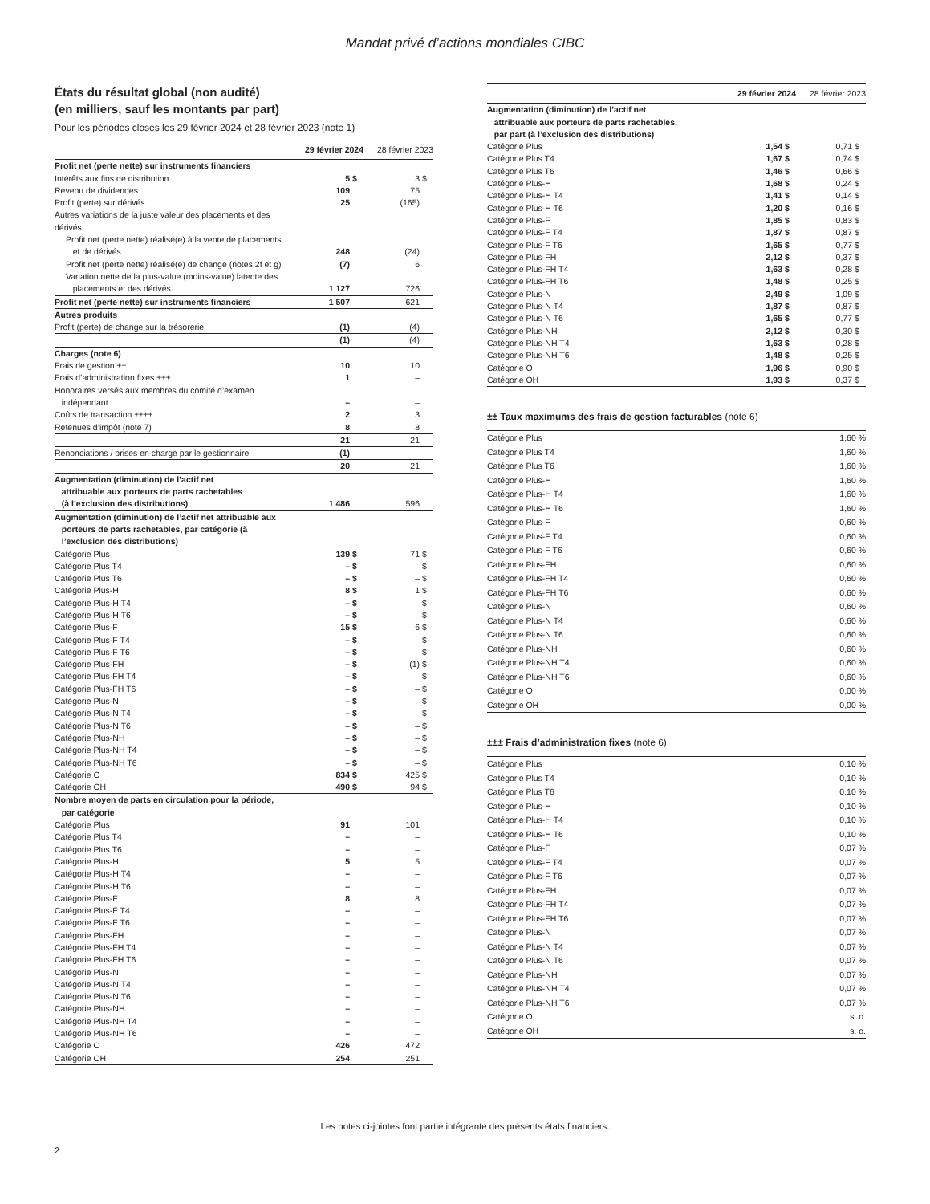Mandat privé d’actions mondiales CIBC
États du résultat global (non audité)
(en milliers, sauf les montants par part)
Pour les périodes closes les 29 février 2024 et 28 février 2023 (note 1)
| | 29 février 2024 | | 28 février 2023 | |
| --- | --- | --- | --- | --- |
| Profit net (perte nette) sur instruments financiers | | | | |
| Intérêts aux fins de distribution | 5 | $ | 3 | $ |
| Revenu de dividendes | 109 | | 75 | |
| Profit (perte) sur dérivés | 25 | | (165) | |
| Autres variations de la juste valeur des placements et des dérivés | | | | |
| Profit net (perte nette) réalisé(e) à la vente de placements et de dérivés | 248 | | (24) | |
| Profit net (perte nette) réalisé(e) de change (notes 2f et g) | (7) | | 6 | |
| Variation nette de la plus-value (moins-value) latente des placements et des dérivés | 1 127 | | 726 | |
| Profit net (perte nette) sur instruments financiers | 1 507 | | 621 | |
| Autres produits | | | | |
| Profit (perte) de change sur la trésorerie | (1) | | (4) | |
| | (1) | | (4) | |
| Charges (note 6) | | | | |
| Frais de gestion ±± | 10 | | 10 | |
| Frais d’administration fixes ±±± | 1 | | – | |
| Honoraires versés aux membres du comité d’examen indépendant | – | | – | |
| Coûts de transaction ±±±± | 2 | | 3 | |
| Retenues d’impôt (note 7) | 8 | | 8 | |
| | 21 | | 21 | |
| Renonciations / prises en charge par le gestionnaire | (1) | | – | |
| | 20 | | 21 | |
| Augmentation (diminution) de l’actif net attribuable aux porteurs de parts rachetables (à l’exclusion des distributions) | 1 486 | | 596 | |
| Augmentation (diminution) de l’actif net attribuable aux porteurs de parts rachetables, par catégorie (à l’exclusion des distributions) | | | | |
| Catégorie Plus | 139 | $ | 71 | $ |
| Catégorie Plus T4 | – | $ | – | $ |
| Catégorie Plus T6 | – | $ | – | $ |
| Catégorie Plus-H | 8 | $ | 1 | $ |
| Catégorie Plus-H T4 | – | $ | – | $ |
| Catégorie Plus-H T6 | – | $ | – | $ |
| Catégorie Plus-F | 15 | $ | 6 | $ |
| Catégorie Plus-F T4 | – | $ | – | $ |
| Catégorie Plus-F T6 | – | $ | – | $ |
| Catégorie Plus-FH | – | $ | (1) | $ |
| Catégorie Plus-FH T4 | – | $ | – | $ |
| Catégorie Plus-FH T6 | – | $ | – | $ |
| Catégorie Plus-N | – | $ | – | $ |
| Catégorie Plus-N T4 | – | $ | – | $ |
| Catégorie Plus-N T6 | – | $ | – | $ |
| Catégorie Plus-NH | – | $ | – | $ |
| Catégorie Plus-NH T4 | – | $ | – | $ |
| Catégorie Plus-NH T6 | – | $ | – | $ |
| Catégorie O | 834 | $ | 425 | $ |
| Catégorie OH | 490 | $ | 94 | $ |
| Nombre moyen de parts en circulation pour la période, par catégorie | | | | |
| Catégorie Plus | 91 | | 101 | |
| Catégorie Plus T4 | – | | – | |
| Catégorie Plus T6 | – | | – | |
| Catégorie Plus-H | 5 | | 5 | |
| Catégorie Plus-H T4 | – | | – | |
| Catégorie Plus-H T6 | – | | – | |
| Catégorie Plus-F | 8 | | 8 | |
| Catégorie Plus-F T4 | – | | – | |
| Catégorie Plus-F T6 | – | | – | |
| Catégorie Plus-FH | – | | – | |
| Catégorie Plus-FH T4 | – | | – | |
| Catégorie Plus-FH T6 | – | | – | |
| Catégorie Plus-N | – | | – | |
| Catégorie Plus-N T4 | – | | – | |
| Catégorie Plus-N T6 | – | | – | |
| Catégorie Plus-NH | – | | – | |
| Catégorie Plus-NH T4 | – | | – | |
| Catégorie Plus-NH T6 | – | | – | |
| Catégorie O | 426 | | 472 | |
| Catégorie OH | 254 | | 251 | |
| | 29 février 2024 | | 28 février 2023 | |
| --- | --- | --- | --- | --- |
| Augmentation (diminution) de l’actif net attribuable aux porteurs de parts rachetables, par part (à l’exclusion des distributions) | | | | |
| Catégorie Plus | 1,54 | $ | 0,71 | $ |
| Catégorie Plus T4 | 1,67 | $ | 0,74 | $ |
| Catégorie Plus T6 | 1,46 | $ | 0,66 | $ |
| Catégorie Plus-H | 1,68 | $ | 0,24 | $ |
| Catégorie Plus-H T4 | 1,41 | $ | 0,14 | $ |
| Catégorie Plus-H T6 | 1,20 | $ | 0,16 | $ |
| Catégorie Plus-F | 1,85 | $ | 0,83 | $ |
| Catégorie Plus-F T4 | 1,87 | $ | 0,87 | $ |
| Catégorie Plus-F T6 | 1,65 | $ | 0,77 | $ |
| Catégorie Plus-FH | 2,12 | $ | 0,37 | $ |
| Catégorie Plus-FH T4 | 1,63 | $ | 0,28 | $ |
| Catégorie Plus-FH T6 | 1,48 | $ | 0,25 | $ |
| Catégorie Plus-N | 2,49 | $ | 1,09 | $ |
| Catégorie Plus-N T4 | 1,87 | $ | 0,87 | $ |
| Catégorie Plus-N T6 | 1,65 | $ | 0,77 | $ |
| Catégorie Plus-NH | 2,12 | $ | 0,30 | $ |
| Catégorie Plus-NH T4 | 1,63 | $ | 0,28 | $ |
| Catégorie Plus-NH T6 | 1,48 | $ | 0,25 | $ |
| Catégorie O | 1,96 | $ | 0,90 | $ |
| Catégorie OH | 1,93 | $ | 0,37 | $ |
±± Taux maximums des frais de gestion facturables (note 6)
| Catégorie Plus | 1,60 % |
| Catégorie Plus T4 | 1,60 % |
| Catégorie Plus T6 | 1,60 % |
| Catégorie Plus-H | 1,60 % |
| Catégorie Plus-H T4 | 1,60 % |
| Catégorie Plus-H T6 | 1,60 % |
| Catégorie Plus-F | 0,60 % |
| Catégorie Plus-F T4 | 0,60 % |
| Catégorie Plus-F T6 | 0,60 % |
| Catégorie Plus-FH | 0,60 % |
| Catégorie Plus-FH T4 | 0,60 % |
| Catégorie Plus-FH T6 | 0,60 % |
| Catégorie Plus-N | 0,60 % |
| Catégorie Plus-N T4 | 0,60 % |
| Catégorie Plus-N T6 | 0,60 % |
| Catégorie Plus-NH | 0,60 % |
| Catégorie Plus-NH T4 | 0,60 % |
| Catégorie Plus-NH T6 | 0,60 % |
| Catégorie O | 0,00 % |
| Catégorie OH | 0,00 % |
±±± Frais d’administration fixes (note 6)
| Catégorie Plus | 0,10 % |
| Catégorie Plus T4 | 0,10 % |
| Catégorie Plus T6 | 0,10 % |
| Catégorie Plus-H | 0,10 % |
| Catégorie Plus-H T4 | 0,10 % |
| Catégorie Plus-H T6 | 0,10 % |
| Catégorie Plus-F | 0,07 % |
| Catégorie Plus-F T4 | 0,07 % |
| Catégorie Plus-F T6 | 0,07 % |
| Catégorie Plus-FH | 0,07 % |
| Catégorie Plus-FH T4 | 0,07 % |
| Catégorie Plus-FH T6 | 0,07 % |
| Catégorie Plus-N | 0,07 % |
| Catégorie Plus-N T4 | 0,07 % |
| Catégorie Plus-N T6 | 0,07 % |
| Catégorie Plus-NH | 0,07 % |
| Catégorie Plus-NH T4 | 0,07 % |
| Catégorie Plus-NH T6 | 0,07 % |
| Catégorie O | s. o. |
| Catégorie OH | s. o. |
Les notes ci-jointes font partie intégrante des présents états financiers.
2